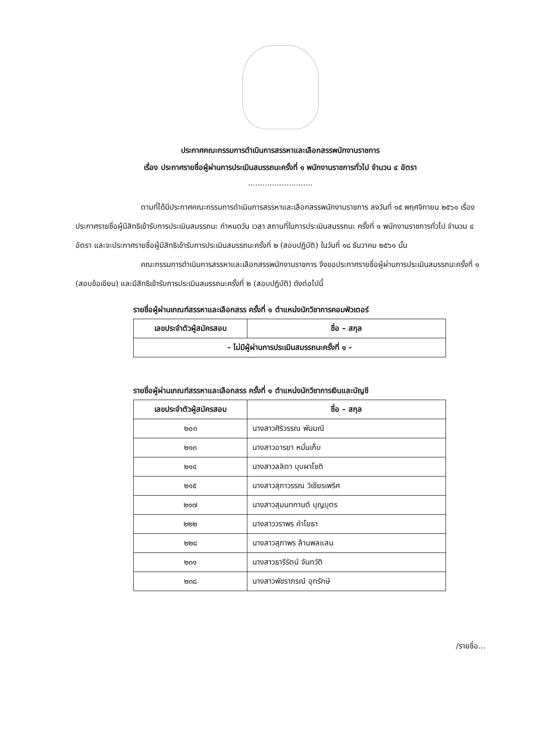ประกาศคณะกรรมการดำเนินการสรรหาและเลือกสรรพนักงานราชการ
เรื่อง ประกาศรายชื่อผู้ผ่านการประเมินสมรรถนะครั้งที่ ๑ พนักงานราชการทั่วไป จำนวน ๔ อัตรา
...........................
ตามที่ได้มีประกาศคณะกรรมการดำเนินการสรรหาและเลือกสรรพนักงานราชการ ลงวันที่ ๑๕ พฤศจิกายน ๒๕๖๑ เรื่อง ประกาศรายชื่อผู้มีสิทธิเข้ารับการประเมินสมรรถนะ กำหนดวัน เวลา สถานที่ในการประเมินสมรรถนะ ครั้งที่ ๑ พนักงานราชการทั่วไป จำนวน ๔ อัตรา และจะประกาศรายชื่อผู้มีสิทธิเข้ารับการประเมินสมรรถนะครั้งที่ ๒ (สอบปฏิบัติ) ในวันที่ ๑๘ ธันวาคม ๒๕๖๑ นั้น
คณะกรรมการดำเนินการสรรหาและเลือกสรรพนักงานราชการ จึงขอประกาศรายชื่อผู้ผ่านการประเมินสมรรถนะครั้งที่ ๑ (สอบข้อเขียน) และมีสิทธิเข้ารับการประเมินสมรรถนะครั้งที่ ๒ (สอบปฏิบัติ) ดังต่อไปนี้
รายชื่อผู้ผ่านเกณฑ์สรรหาและเลือกสรร ครั้งที่ ๑ ตำแหน่งนักวิชาการคอมพิวเตอร์
| เลขประจำตัวผู้สมัครสอบ | ชื่อ – สกุล |
| --- | --- |
| - ไม่มีผู้ผ่านการประเมินสมรรถนะครั้งที่ ๑ - | |
รายชื่อผู้ผ่านเกณฑ์สรรหาและเลือกสรร ครั้งที่ ๑ ตำแหน่งนักวิชาการเงินและบัญชี
| เลขประจำตัวผู้สมัครสอบ | ชื่อ – สกุล |
| --- | --- |
| ๒๐๓ | นางสาวศิริวรรณ พันมณี |
| ๒๑๓ | นางสาวอารยา หมั่นเก็บ |
| ๒๑๔ | นางสาวลลิตา บุบผาโชติ |
| ๒๑๕ | นางสาวสุภาวรรณ วิเชียรเพริศ |
| ๒๑๗ | นางสาวสุมนทกานต์ บุญบุตร |
| ๒๒๒ | นางสาววราพร คำโยธา |
| ๒๒๘ | นางสาวสุภาพร ล้านพลแสน |
| ๒๓๑ | นางสาวธารีรัตน์ จันทวัติ |
| ๒๓๘ | นางสาวพัชราภรณ์ อุทรักษ์ |
/รายชื่อ...